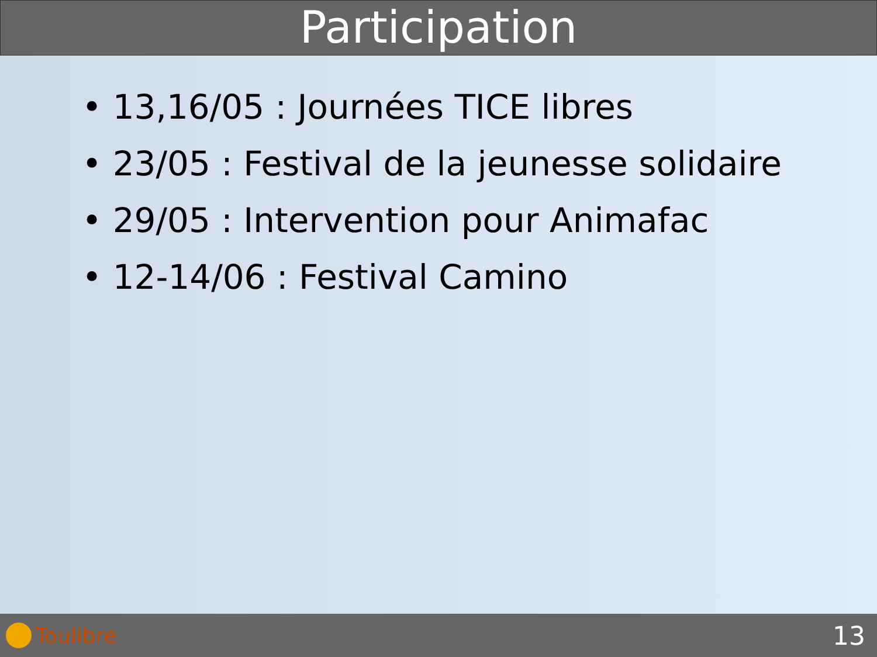Participation
• 13,16/05 : Journées TICE libres
• 23/05 : Festival de la jeunesse solidaire
• 29/05 : Intervention pour Animafac
• 12-14/06 : Festival Camino
Toulibre
13